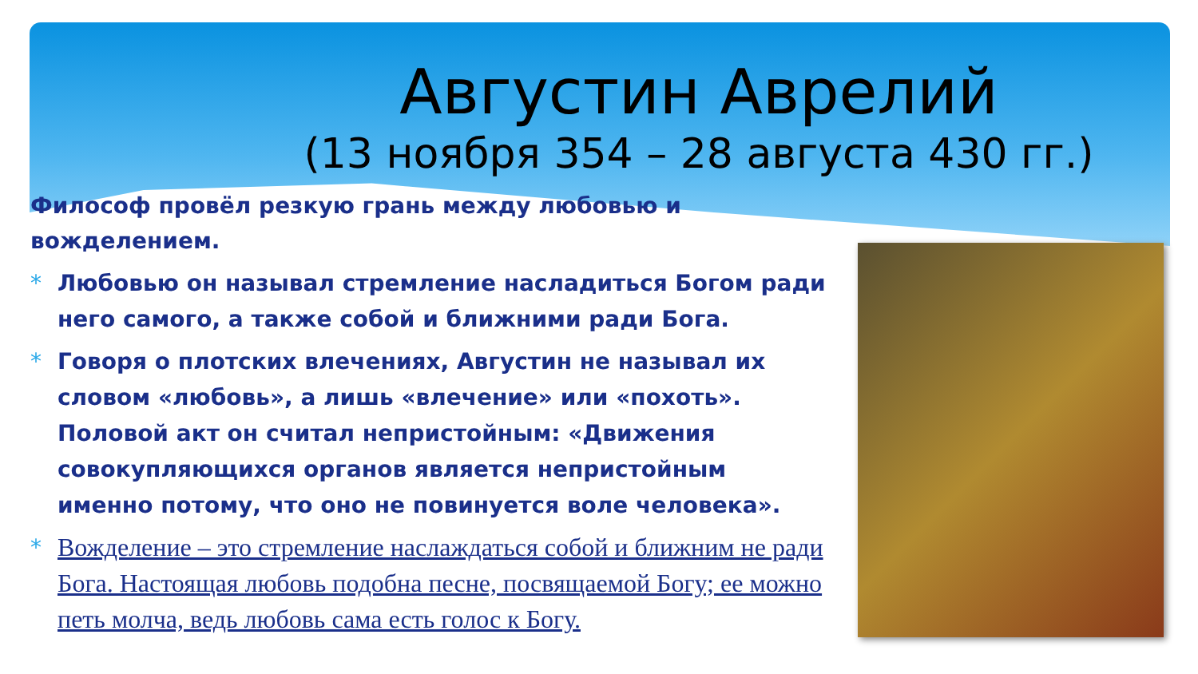Августин Аврелий
(13 ноября 354 – 28 августа 430 гг.)
Философ провёл резкую грань между любовью и вожделением.
* Любовью он называл стремление насладиться Богом ради него самого, а также собой и ближними ради Бога.
* Говоря о плотских влечениях, Августин не называл их словом «любовь», а лишь «влечение» или «похоть». Половой акт он считал непристойным: «Движения совокупляющихся органов является непристойным именно потому, что оно не повинуется воле человека».
* Вожделение – это стремление наслаждаться собой и ближним не ради Бога. Настоящая любовь подобна песне, посвящаемой Богу; ее можно петь молча, ведь любовь сама есть голос к Богу.